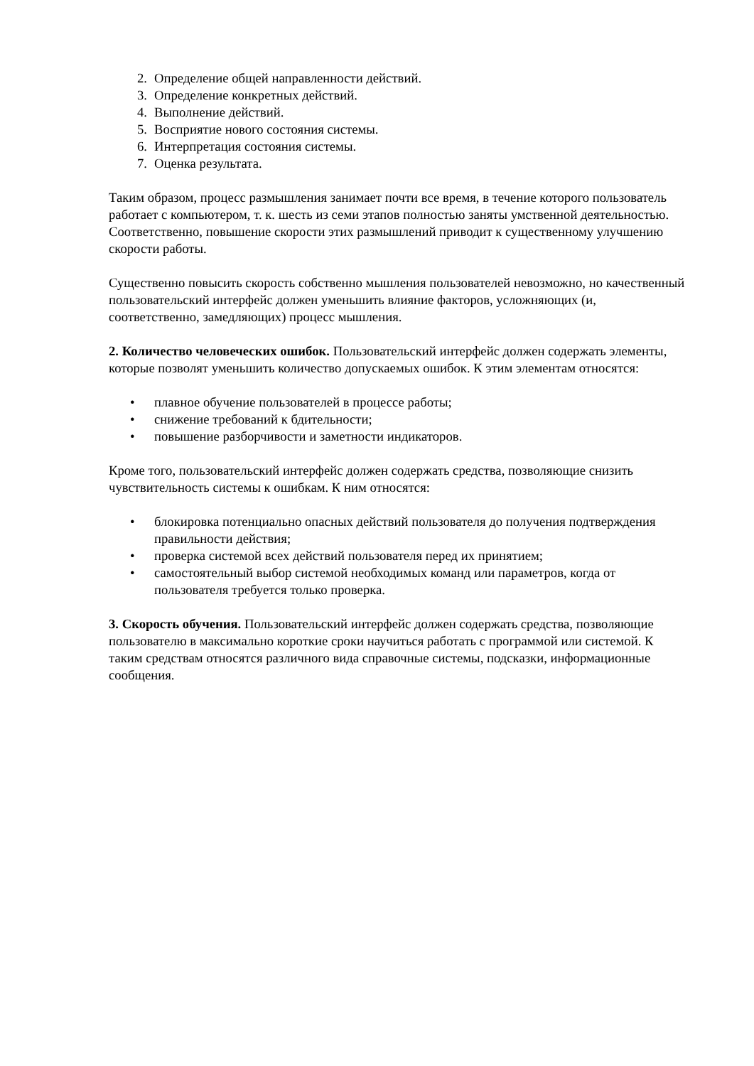2. Определение общей направленности действий.
3. Определение конкретных действий.
4. Выполнение действий.
5. Восприятие нового состояния системы.
6. Интерпретация состояния системы.
7. Оценка результата.
Таким образом, процесс размышления занимает почти все время, в течение которого пользователь работает с компьютером, т. к. шесть из семи этапов полностью заняты умственной деятельностью. Соответственно, повышение скорости этих размышлений приводит к существенному улучшению скорости работы.
Существенно повысить скорость собственно мышления пользователей невозможно, но качественный пользовательский интерфейс должен уменьшить влияние факторов, усложняющих (и, соответственно, замедляющих) процесс мышления.
2. Количество человеческих ошибок. Пользовательский интерфейс должен содержать элементы, которые позволят уменьшить количество допускаемых ошибок. К этим элементам относятся:
• плавное обучение пользователей в процессе работы;
• снижение требований к бдительности;
• повышение разборчивости и заметности индикаторов.
Кроме того, пользовательский интерфейс должен содержать средства, позволяющие снизить чувствительность системы к ошибкам. К ним относятся:
• блокировка потенциально опасных действий пользователя до получения подтверждения правильности действия;
• проверка системой всех действий пользователя перед их принятием;
• самостоятельный выбор системой необходимых команд или параметров, когда от пользователя требуется только проверка.
3. Скорость обучения. Пользовательский интерфейс должен содержать средства, позволяющие пользователю в максимально короткие сроки научиться работать с программой или системой. К таким средствам относятся различного вида справочные системы, подсказки, информационные сообщения.